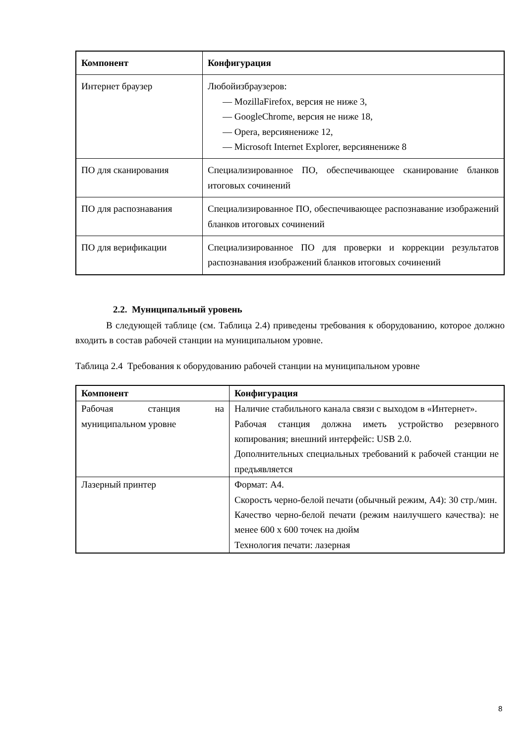| Компонент | Конфигурация |
| --- | --- |
| Интернет браузер | Любойизбраузеров: — MozillaFirefox, версия не ниже 3, — GoogleChrome, версия не ниже 18, — Opera, версиянениже 12, — Microsoft Internet Explorer, версиянениже 8 |
| ПО для сканирования | Специализированное ПО, обеспечивающее сканирование бланков итоговых сочинений |
| ПО для распознавания | Специализированное ПО, обеспечивающее распознавание изображений бланков итоговых сочинений |
| ПО для верификации | Специализированное ПО для проверки и коррекции результатов распознавания изображений бланков итоговых сочинений |
2.2. Муниципальный уровень
В следующей таблице (см. Таблица 2.4) приведены требования к оборудованию, которое должно входить в состав рабочей станции на муниципальном уровне.
Таблица 2.4 Требования к оборудованию рабочей станции на муниципальном уровне
| Компонент | Конфигурация |
| --- | --- |
| Рабочая станция на муниципальном уровне | Наличие стабильного канала связи с выходом в «Интернет». Рабочая станция должна иметь устройство резервного копирования; внешний интерфейс: USB 2.0. Дополнительных специальных требований к рабочей станции не предъявляется |
| Лазерный принтер | Формат: А4. Скорость черно-белой печати (обычный режим, А4): 30 стр./мин. Качество черно-белой печати (режим наилучшего качества): не менее 600 х 600 точек на дюйм Технология печати: лазерная |
8